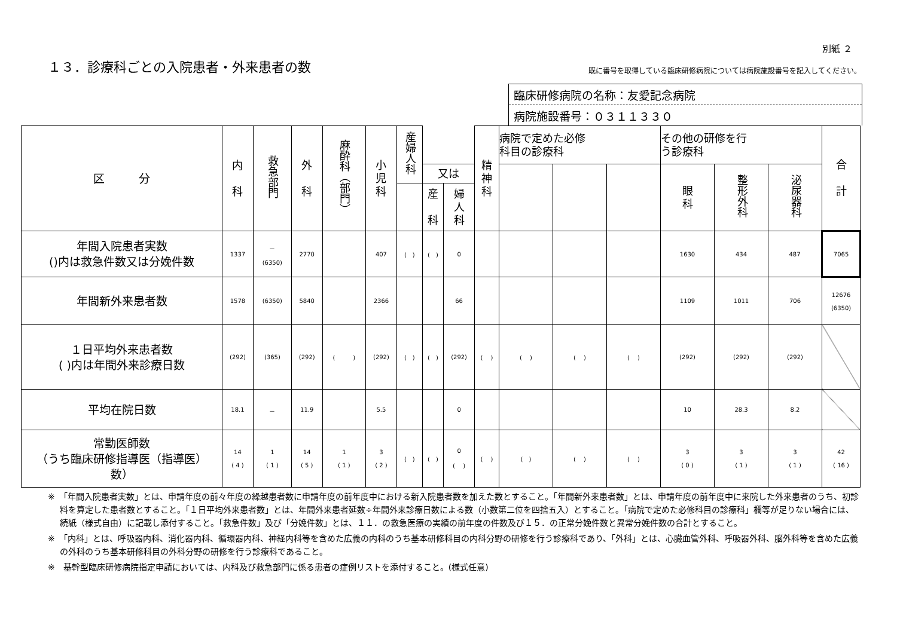１３．診療科ごとの入院患者・外来患者の数
別紙 ２
既に番号を取得している臨床研修病院については病院施設番号を記入してください。
臨床研修病院の名称：友愛記念病院
病院施設番号：０３１１３３０
| 区 分 | 内 科 | 救急部門 | 外 科 | 麻酔科（部門） | 小 児 科 | 産婦人科 | | | 精 神 科 | 病院で定めた必修 科目の診療科 | | | その他の研修を行 う診療科 | | | 合 計 |
| --- | --- | --- | --- | --- | --- | --- | --- | --- | --- | --- | --- | --- | --- | --- | --- | --- |
| | | | | | | | 又は | | | | | | 眼 科 | 整形外科 | 泌尿器科 | |
| | | | | | | | 産 科 | 婦 人 科 | | | | | | | | |
| 年間入院患者実数 ()内は救急件数又は分娩件数 | 1337 | － (6350) | 2770 | | 407 | ( ) | ( ) | 0 | | | | | 1630 | 434 | 487 | 7065 |
| 年間新外来患者数 | 1578 | (6350) | 5840 | | 2366 | | | 66 | | | | | 1109 | 1011 | 706 | 12676 (6350) |
| １日平均外来患者数 ( )内は年間外来診療日数 | (292) | (365) | (292) | ( ) | (292) | ( ) | ( ) | (292) | ( ) | ( ) | ( ) | ( ) | (292) | (292) | (292) | |
| 平均在院日数 | 18.1 | － | 11.9 | | 5.5 | | | 0 | | | | | 10 | 28.3 | 8.2 | |
| 常勤医師数 （うち臨床研修指導医（指導医） 数） | 14 ( 4 ) | 1 ( 1 ) | 14 ( 5 ) | 1 ( 1 ) | 3 ( 2 ) | ( ) | ( ) | 0 ( ) | ( ) | ( ) | ( ) | ( ) | 3 ( 0 ) | 3 ( 1 ) | 3 ( 1 ) | 42 ( 16 ) |
※　「年間入院患者実数」とは、申請年度の前々年度の繰越患者数に申請年度の前年度中における新入院患者数を加えた数とすること。「年間新外来患者数」とは、申請年度の前年度中に来院した外来患者のうち、初診料を算定した患者数とすること。「１日平均外来患者数」とは、年間外来患者延数÷年間外来診療日数による数（小数第二位を四捨五入）とすること。「病院で定めた必修科目の診療科」欄等が足りない場合には、続紙（様式自由）に記載し添付すること。「救急件数」及び「分娩件数」とは、１１．の救急医療の実績の前年度の件数及び１５．の正常分娩件数と異常分娩件数の合計とすること。
※　「内科」とは、呼吸器内科、消化器内科、循環器内科、神経内科等を含めた広義の内科のうち基本研修科目の内科分野の研修を行う診療科であり、「外科」とは、心臓血管外科、呼吸器外科、脳外科等を含めた広義の外科のうち基本研修科目の外科分野の研修を行う診療科であること。
※　基幹型臨床研修病院指定申請においては、内科及び救急部門に係る患者の症例リストを添付すること。(様式任意)